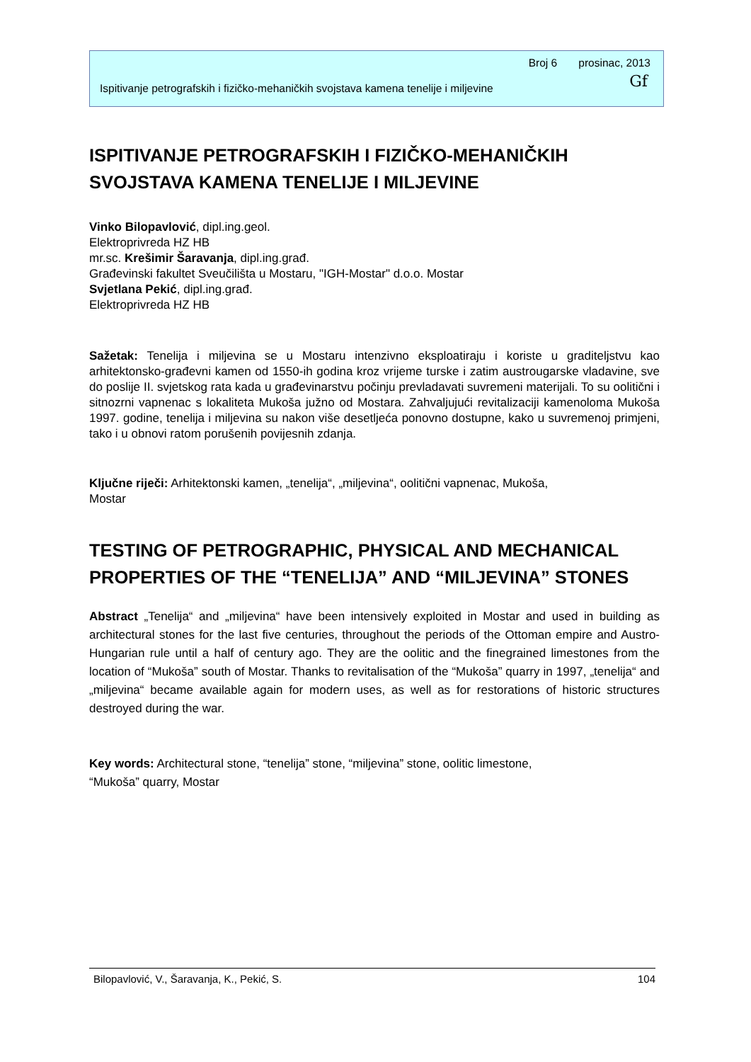Broj 6 prosinac, 2013
Ispitivanje petrografskih i fizičko-mehaničkih svojstava kamena tenelije i miljevine Gf
ISPITIVANJE PETROGRAFSKIH I FIZIČKO-MEHANIČKIH SVOJSTAVA KAMENA TENELIJE I MILJEVINE
Vinko Bilopavlović, dipl.ing.geol.
Elektroprivreda HZ HB
mr.sc. Krešimir Šaravanja, dipl.ing.građ.
Građevinski fakultet Sveučilišta u Mostaru, "IGH-Mostar" d.o.o. Mostar
Svjetlana Pekić, dipl.ing.građ.
Elektroprivreda HZ HB
Sažetak: Tenelija i miljevina se u Mostaru intenzivno eksploatiraju i koriste u graditeljstvu kao arhitektonsko-građevni kamen od 1550-ih godina kroz vrijeme turske i zatim austrougarske vladavine, sve do poslije II. svjetskog rata kada u građevinarstvu počinju prevladavati suvremeni materijali. To su oolitični i sitnozrni vapnenac s lokaliteta Mukoša južno od Mostara. Zahvaljujući revitalizaciji kamenoloma Mukoša 1997. godine, tenelija i miljevina su nakon više desetljeća ponovno dostupne, kako u suvremenoj primjeni, tako i u obnovi ratom porušenih povijesnih zdanja.
Ključne riječi: Arhitektonski kamen, „tenelija“, „miljevina“, oolitični vapnenac, Mukoša,
Mostar
TESTING OF PETROGRAPHIC, PHYSICAL AND MECHANICAL PROPERTIES OF THE “TENELIJA” AND “MILJEVINA” STONES
Abstract „Tenelija“ and „miljevina“ have been intensively exploited in Mostar and used in building as architectural stones for the last five centuries, throughout the periods of the Ottoman empire and Austro-Hungarian rule until a half of century ago. They are the oolitic and the finegrained limestones from the location of “Mukoša” south of Mostar. Thanks to revitalisation of the “Mukoša” quarry in 1997, „tenelija“ and „miljevina“ became available again for modern uses, as well as for restorations of historic structures destroyed during the war.
Key words: Architectural stone, “tenelija” stone, “miljevina” stone, oolitic limestone,
“Mukoša” quarry, Mostar
Bilopavlović, V., Šaravanja, K., Pekić, S. 104